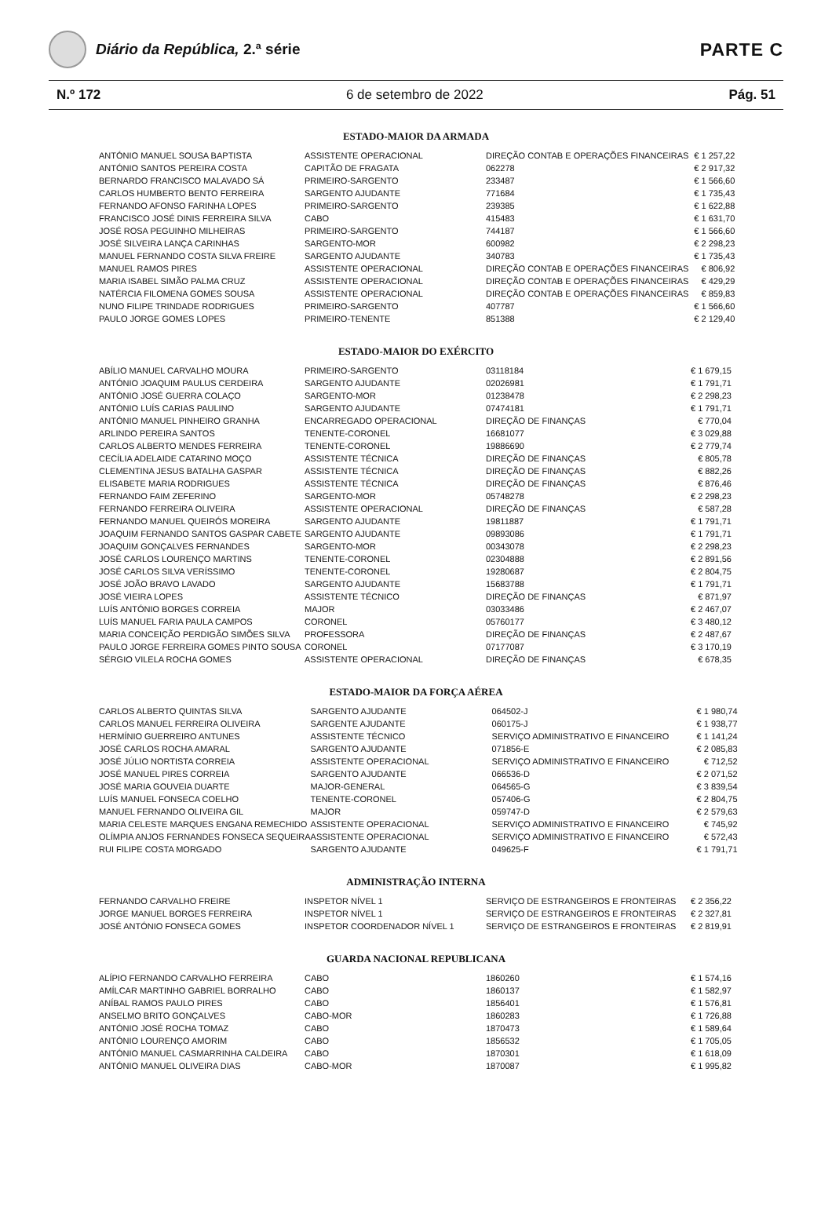Diário da República, 2.ª série
PARTE C
N.º 172 6 de setembro de 2022 Pág. 51
ESTADO-MAIOR DA ARMADA
| ANTÓNIO MANUEL SOUSA BAPTISTA | ASSISTENTE OPERACIONAL | DIREÇÃO CONTAB E OPERAÇÕES FINANCEIRAS | € 1 257,22 |
| ANTÓNIO SANTOS PEREIRA COSTA | CAPITÃO DE FRAGATA | 062278 | € 2 917,32 |
| BERNARDO FRANCISCO MALAVADO SÁ | PRIMEIRO-SARGENTO | 233487 | € 1 566,60 |
| CARLOS HUMBERTO BENTO FERREIRA | SARGENTO AJUDANTE | 771684 | € 1 735,43 |
| FERNANDO AFONSO FARINHA LOPES | PRIMEIRO-SARGENTO | 239385 | € 1 622,88 |
| FRANCISCO JOSÉ DINIS FERREIRA SILVA | CABO | 415483 | € 1 631,70 |
| JOSÉ ROSA PEGUINHO MILHEIRAS | PRIMEIRO-SARGENTO | 744187 | € 1 566,60 |
| JOSÉ SILVEIRA LANÇA CARINHAS | SARGENTO-MOR | 600982 | € 2 298,23 |
| MANUEL FERNANDO COSTA SILVA FREIRE | SARGENTO AJUDANTE | 340783 | € 1 735,43 |
| MANUEL RAMOS PIRES | ASSISTENTE OPERACIONAL | DIREÇÃO CONTAB E OPERAÇÕES FINANCEIRAS | € 806,92 |
| MARIA ISABEL SIMÃO PALMA CRUZ | ASSISTENTE OPERACIONAL | DIREÇÃO CONTAB E OPERAÇÕES FINANCEIRAS | € 429,29 |
| NATÉRCIA FILOMENA GOMES SOUSA | ASSISTENTE OPERACIONAL | DIREÇÃO CONTAB E OPERAÇÕES FINANCEIRAS | € 859,83 |
| NUNO FILIPE TRINDADE RODRIGUES | PRIMEIRO-SARGENTO | 407787 | € 1 566,60 |
| PAULO JORGE GOMES LOPES | PRIMEIRO-TENENTE | 851388 | € 2 129,40 |
ESTADO-MAIOR DO EXÉRCITO
| ABÍLIO MANUEL CARVALHO MOURA | PRIMEIRO-SARGENTO | 03118184 | € 1 679,15 |
| ANTÓNIO JOAQUIM PAULUS CERDEIRA | SARGENTO AJUDANTE | 02026981 | € 1 791,71 |
| ANTÓNIO JOSÉ GUERRA COLAÇO | SARGENTO-MOR | 01238478 | € 2 298,23 |
| ANTÓNIO LUÍS CARIAS PAULINO | SARGENTO AJUDANTE | 07474181 | € 1 791,71 |
| ANTÓNIO MANUEL PINHEIRO GRANHA | ENCARREGADO OPERACIONAL | DIREÇÃO DE FINANÇAS | € 770,04 |
| ARLINDO PEREIRA SANTOS | TENENTE-CORONEL | 16681077 | € 3 029,88 |
| CARLOS ALBERTO MENDES FERREIRA | TENENTE-CORONEL | 19886690 | € 2 779,74 |
| CECÍLIA ADELAIDE CATARINO MOÇO | ASSISTENTE TÉCNICA | DIREÇÃO DE FINANÇAS | € 805,78 |
| CLEMENTINA JESUS BATALHA GASPAR | ASSISTENTE TÉCNICA | DIREÇÃO DE FINANÇAS | € 882,26 |
| ELISABETE MARIA RODRIGUES | ASSISTENTE TÉCNICA | DIREÇÃO DE FINANÇAS | € 876,46 |
| FERNANDO FAIM ZEFERINO | SARGENTO-MOR | 05748278 | € 2 298,23 |
| FERNANDO FERREIRA OLIVEIRA | ASSISTENTE OPERACIONAL | DIREÇÃO DE FINANÇAS | € 587,28 |
| FERNANDO MANUEL QUEIRÓS MOREIRA | SARGENTO AJUDANTE | 19811887 | € 1 791,71 |
| JOAQUIM FERNANDO SANTOS GASPAR CABETE | SARGENTO AJUDANTE | 09893086 | € 1 791,71 |
| JOAQUIM GONÇALVES FERNANDES | SARGENTO-MOR | 00343078 | € 2 298,23 |
| JOSÉ CARLOS LOURENÇO MARTINS | TENENTE-CORONEL | 02304888 | € 2 891,56 |
| JOSÉ CARLOS SILVA VERÍSSIMO | TENENTE-CORONEL | 19280687 | € 2 804,75 |
| JOSÉ JOÃO BRAVO LAVADO | SARGENTO AJUDANTE | 15683788 | € 1 791,71 |
| JOSÉ VIEIRA LOPES | ASSISTENTE TÉCNICO | DIREÇÃO DE FINANÇAS | € 871,97 |
| LUÍS ANTÓNIO BORGES CORREIA | MAJOR | 03033486 | € 2 467,07 |
| LUÍS MANUEL FARIA PAULA CAMPOS | CORONEL | 05760177 | € 3 480,12 |
| MARIA CONCEIÇÃO PERDIGÃO SIMÕES SILVA | PROFESSORA | DIREÇÃO DE FINANÇAS | € 2 487,67 |
| PAULO JORGE FERREIRA GOMES PINTO SOUSA | CORONEL | 07177087 | € 3 170,19 |
| SÉRGIO VILELA ROCHA GOMES | ASSISTENTE OPERACIONAL | DIREÇÃO DE FINANÇAS | € 678,35 |
ESTADO-MAIOR DA FORÇA AÉREA
| CARLOS ALBERTO QUINTAS SILVA | SARGENTO AJUDANTE | 064502-J | € 1 980,74 |
| CARLOS MANUEL FERREIRA OLIVEIRA | SARGENTE AJUDANTE | 060175-J | € 1 938,77 |
| HERMÍNIO GUERREIRO ANTUNES | ASSISTENTE TÉCNICO | SERVIÇO ADMINISTRATIVO E FINANCEIRO | € 1 141,24 |
| JOSÉ CARLOS ROCHA AMARAL | SARGENTO AJUDANTE | 071856-E | € 2 085,83 |
| JOSÉ JÚLIO NORTISTA CORREIA | ASSISTENTE OPERACIONAL | SERVIÇO ADMINISTRATIVO E FINANCEIRO | € 712,52 |
| JOSÉ MANUEL PIRES CORREIA | SARGENTO AJUDANTE | 066536-D | € 2 071,52 |
| JOSÉ MARIA GOUVEIA DUARTE | MAJOR-GENERAL | 064565-G | € 3 839,54 |
| LUÍS MANUEL FONSECA COELHO | TENENTE-CORONEL | 057406-G | € 2 804,75 |
| MANUEL FERNANDO OLIVEIRA GIL | MAJOR | 059747-D | € 2 579,63 |
| MARIA CELESTE MARQUES ENGANA REMECHIDO | ASSISTENTE OPERACIONAL | SERVIÇO ADMINISTRATIVO E FINANCEIRO | € 745,92 |
| OLÍMPIA ANJOS FERNANDES FONSECA SEQUEIRA | ASSISTENTE OPERACIONAL | SERVIÇO ADMINISTRATIVO E FINANCEIRO | € 572,43 |
| RUI FILIPE COSTA MORGADO | SARGENTO AJUDANTE | 049625-F | € 1 791,71 |
ADMINISTRAÇÃO INTERNA
| FERNANDO CARVALHO FREIRE | INSPETOR NÍVEL 1 | SERVIÇO DE ESTRANGEIROS E FRONTEIRAS | € 2 356,22 |
| JORGE MANUEL BORGES FERREIRA | INSPETOR NÍVEL 1 | SERVIÇO DE ESTRANGEIROS E FRONTEIRAS | € 2 327,81 |
| JOSÉ ANTÓNIO FONSECA GOMES | INSPETOR COORDENADOR NÍVEL 1 | SERVIÇO DE ESTRANGEIROS E FRONTEIRAS | € 2 819,91 |
GUARDA NACIONAL REPUBLICANA
| ALÍPIO FERNANDO CARVALHO FERREIRA | CABO | 1860260 | € 1 574,16 |
| AMÍLCAR MARTINHO GABRIEL BORRALHO | CABO | 1860137 | € 1 582,97 |
| ANÍBAL RAMOS PAULO PIRES | CABO | 1856401 | € 1 576,81 |
| ANSELMO BRITO GONÇALVES | CABO-MOR | 1860283 | € 1 726,88 |
| ANTÓNIO JOSÉ ROCHA TOMAZ | CABO | 1870473 | € 1 589,64 |
| ANTÓNIO LOURENÇO AMORIM | CABO | 1856532 | € 1 705,05 |
| ANTÓNIO MANUEL CASMARRINHA CALDEIRA | CABO | 1870301 | € 1 618,09 |
| ANTÓNIO MANUEL OLIVEIRA DIAS | CABO-MOR | 1870087 | € 1 995,82 |